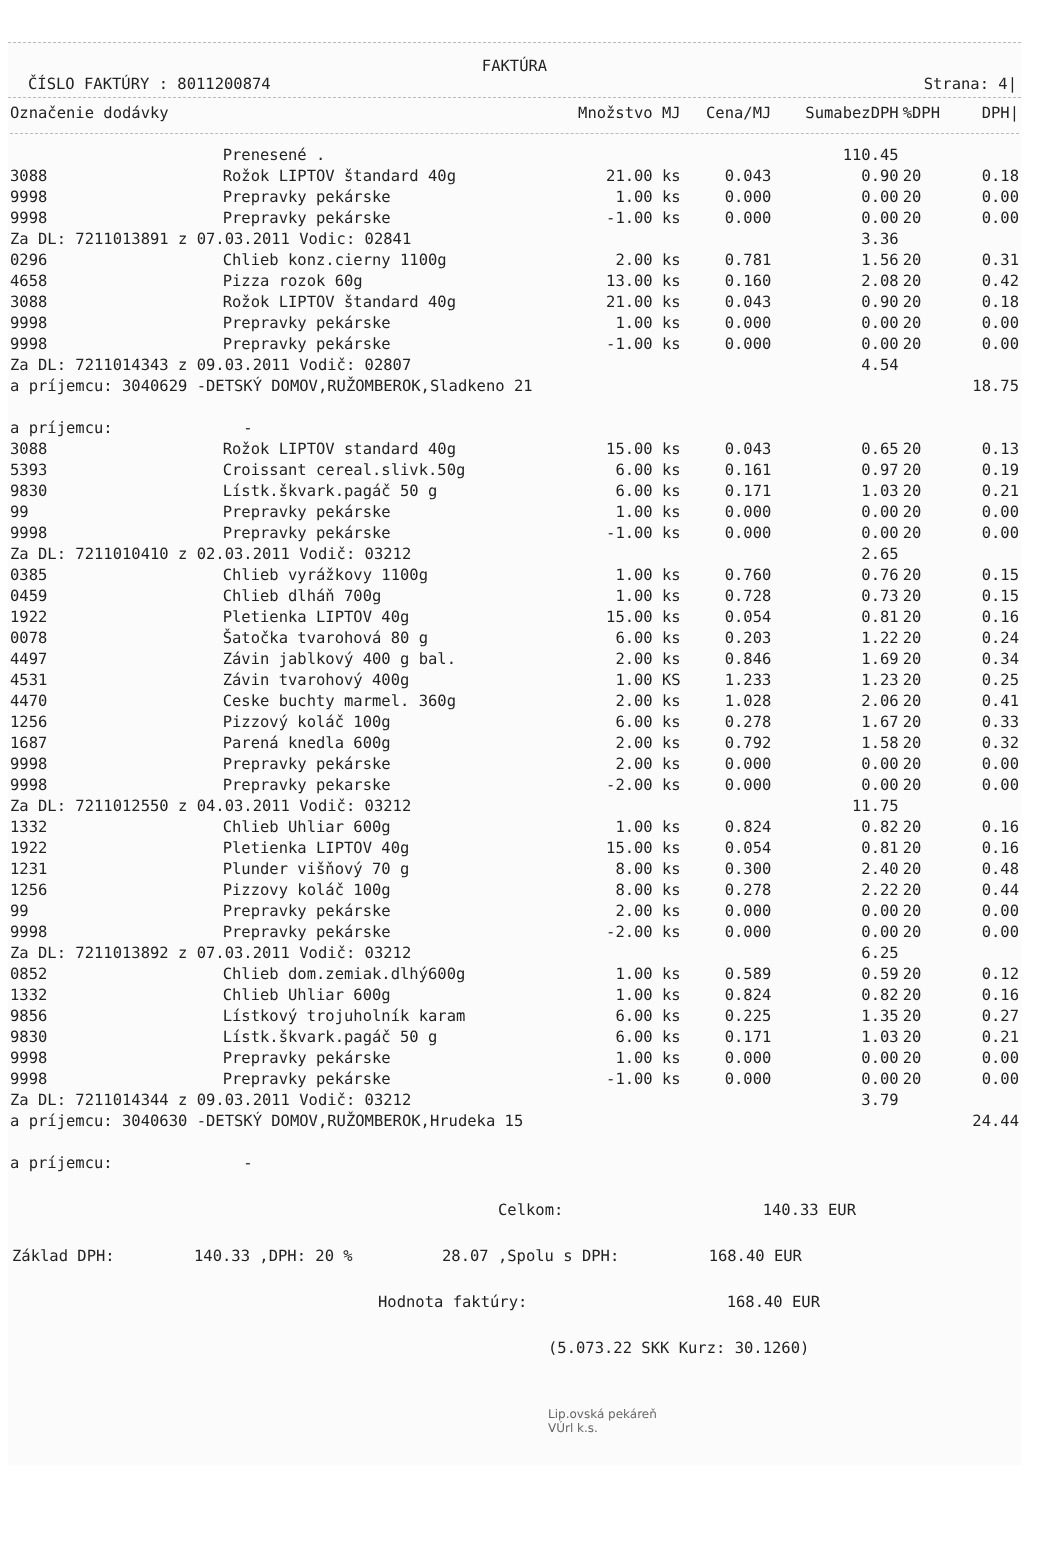FAKTÚRA
ČÍSLO FAKTÚRY : 8011200874 Strana: 4|
| Označenie dodávky | | Množstvo MJ | Cena/MJ | SumabezDPH | %DPH | DPH/ |
| --- | --- | --- | --- | --- | --- | --- |
| | Prenesené . | | | 110.45 | | |
| 3088 | Rožok LIPTOV štandard 40g | 21.00 ks | 0.043 | 0.90 | 20 | 0.18 |
| 9998 | Prepravky pekárske | 1.00 ks | 0.000 | 0.00 | 20 | 0.00 |
| 9998 | Prepravky pekárske | -1.00 ks | 0.000 | 0.00 | 20 | 0.00 |
| Za DL: 7211013891 z 07.03.2011 Vodic: 02841 | | | | 3.36 | | |
| 0296 | Chlieb konz.cierny 1100g | 2.00 ks | 0.781 | 1.56 | 20 | 0.31 |
| 4658 | Pizza rozok 60g | 13.00 ks | 0.160 | 2.08 | 20 | 0.42 |
| 3088 | Rožok LIPTOV štandard 40g | 21.00 ks | 0.043 | 0.90 | 20 | 0.18 |
| 9998 | Prepravky pekárske | 1.00 ks | 0.000 | 0.00 | 20 | 0.00 |
| 9998 | Prepravky pekárske | -1.00 ks | 0.000 | 0.00 | 20 | 0.00 |
| Za DL: 7211014343 z 09.03.2011 Vodič: 02807 | | | | 4.54 | | |
| a príjemcu: 3040629 -DETSKÝ DOMOV,RUŽOMBEROK,Sladkeno 21 | | | | | | 18.75 |
| a príjemcu: - | | | | | | |
| 3088 | Rožok LIPTOV standard 40g | 15.00 ks | 0.043 | 0.65 | 20 | 0.13 |
| 5393 | Croissant cereal.slivk.50g | 6.00 ks | 0.161 | 0.97 | 20 | 0.19 |
| 9830 | Lístk.škvark.pagáč 50 g | 6.00 ks | 0.171 | 1.03 | 20 | 0.21 |
| 99 | Prepravky pekárske | 1.00 ks | 0.000 | 0.00 | 20 | 0.00 |
| 9998 | Prepravky pekárske | -1.00 ks | 0.000 | 0.00 | 20 | 0.00 |
| Za DL: 7211010410 z 02.03.2011 Vodič: 03212 | | | | 2.65 | | |
| 0385 | Chlieb vyrážkovy 1100g | 1.00 ks | 0.760 | 0.76 | 20 | 0.15 |
| 0459 | Chlieb dlháň 700g | 1.00 ks | 0.728 | 0.73 | 20 | 0.15 |
| 1922 | Pletienka LIPTOV 40g | 15.00 ks | 0.054 | 0.81 | 20 | 0.16 |
| 0078 | Šatočka tvarohová 80 g | 6.00 ks | 0.203 | 1.22 | 20 | 0.24 |
| 4497 | Závin jablkový 400 g bal. | 2.00 ks | 0.846 | 1.69 | 20 | 0.34 |
| 4531 | Závin tvarohový 400g | 1.00 KS | 1.233 | 1.23 | 20 | 0.25 |
| 4470 | Ceske buchty marmel. 360g | 2.00 ks | 1.028 | 2.06 | 20 | 0.41 |
| 1256 | Pizzový koláč 100g | 6.00 ks | 0.278 | 1.67 | 20 | 0.33 |
| 1687 | Parená knedla 600g | 2.00 ks | 0.792 | 1.58 | 20 | 0.32 |
| 9998 | Prepravky pekárske | 2.00 ks | 0.000 | 0.00 | 20 | 0.00 |
| 9998 | Prepravky pekarske | -2.00 ks | 0.000 | 0.00 | 20 | 0.00 |
| Za DL: 7211012550 z 04.03.2011 Vodič: 03212 | | | | 11.75 | | |
| 1332 | Chlieb Uhliar 600g | 1.00 ks | 0.824 | 0.82 | 20 | 0.16 |
| 1922 | Pletienka LIPTOV 40g | 15.00 ks | 0.054 | 0.81 | 20 | 0.16 |
| 1231 | Plunder višňový 70 g | 8.00 ks | 0.300 | 2.40 | 20 | 0.48 |
| 1256 | Pizzovy koláč 100g | 8.00 ks | 0.278 | 2.22 | 20 | 0.44 |
| 99 | Prepravky pekárske | 2.00 ks | 0.000 | 0.00 | 20 | 0.00 |
| 9998 | Prepravky pekárske | -2.00 ks | 0.000 | 0.00 | 20 | 0.00 |
| Za DL: 7211013892 z 07.03.2011 Vodič: 03212 | | | | 6.25 | | |
| 0852 | Chlieb dom.zemiak.dlhý600g | 1.00 ks | 0.589 | 0.59 | 20 | 0.12 |
| 1332 | Chlieb Uhliar 600g | 1.00 ks | 0.824 | 0.82 | 20 | 0.16 |
| 9856 | Lístkový trojuholník karam | 6.00 ks | 0.225 | 1.35 | 20 | 0.27 |
| 9830 | Lístk.škvark.pagáč 50 g | 6.00 ks | 0.171 | 1.03 | 20 | 0.21 |
| 9998 | Prepravky pekárske | 1.00 ks | 0.000 | 0.00 | 20 | 0.00 |
| 9998 | Prepravky pekárske | -1.00 ks | 0.000 | 0.00 | 20 | 0.00 |
| Za DL: 7211014344 z 09.03.2011 Vodič: 03212 | | | | 3.79 | | |
| a príjemcu: 3040630 -DETSKÝ DOMOV,RUŽOMBEROK,Hrudeka 15 | | | | | | 24.44 |
| a príjemcu: - | | | | | | |
Celkom: 140.33 EUR
Základ DPH: 140.33 ,DPH: 20 % 28.07 ,Spolu s DPH: 168.40 EUR
Hodnota faktúry: 168.40 EUR
(5.073.22 SKK Kurz: 30.1260)
Lip.ovská pekáreň
VÚrl k.s.